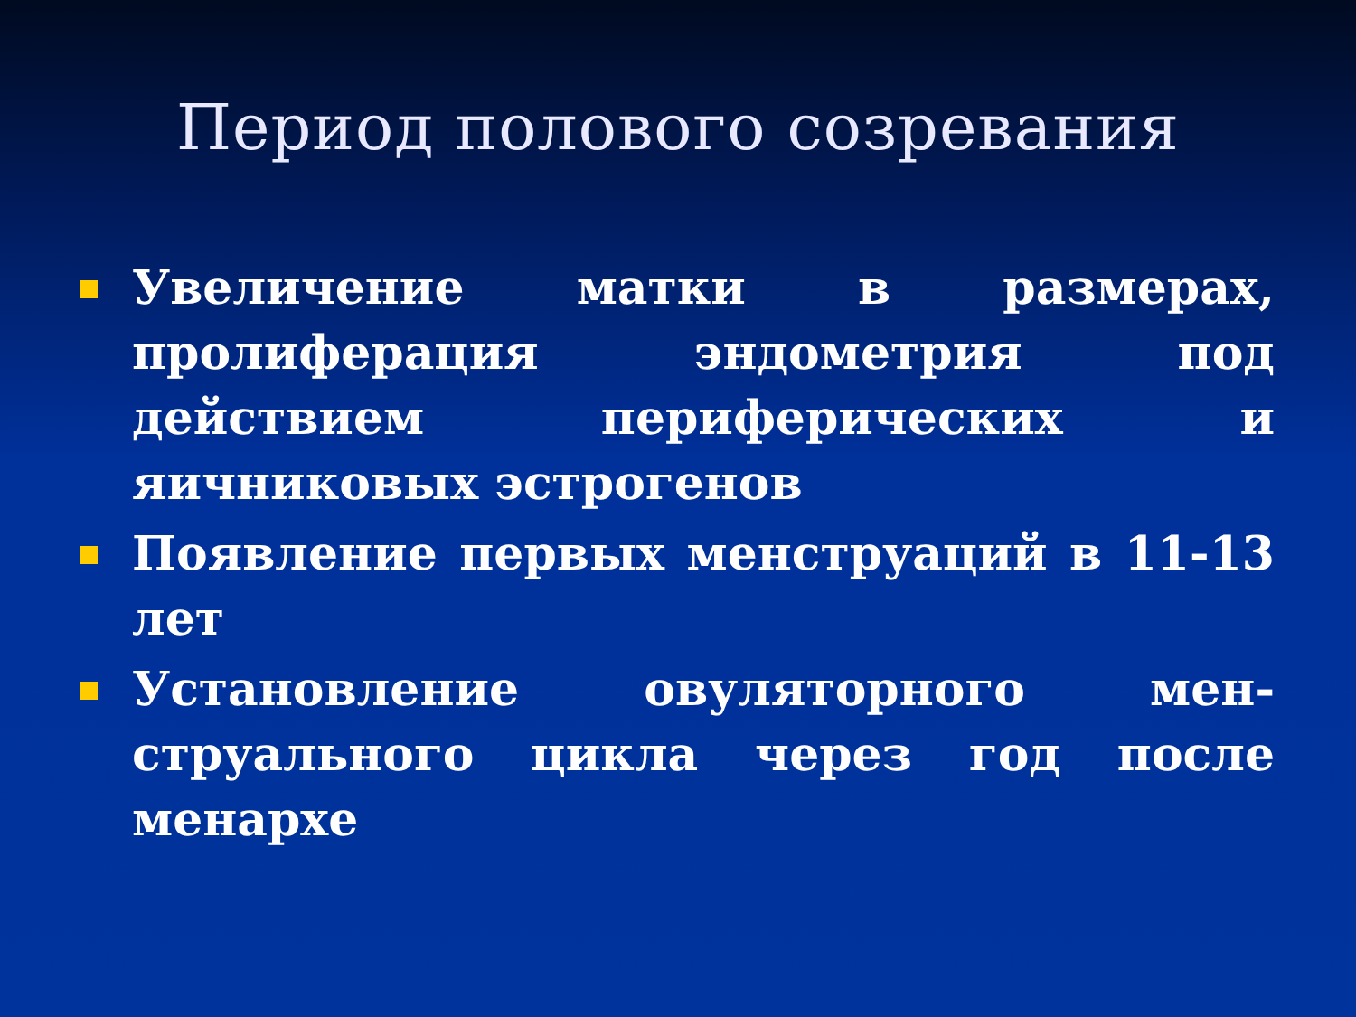Период полового созревания
Увеличение матки в размерах, пролиферация эндометрия под действием периферических и яичниковых эстрогенов
Появление первых менструаций в 11-13 лет
Установление овуляторного мен-струального цикла через год после менархе